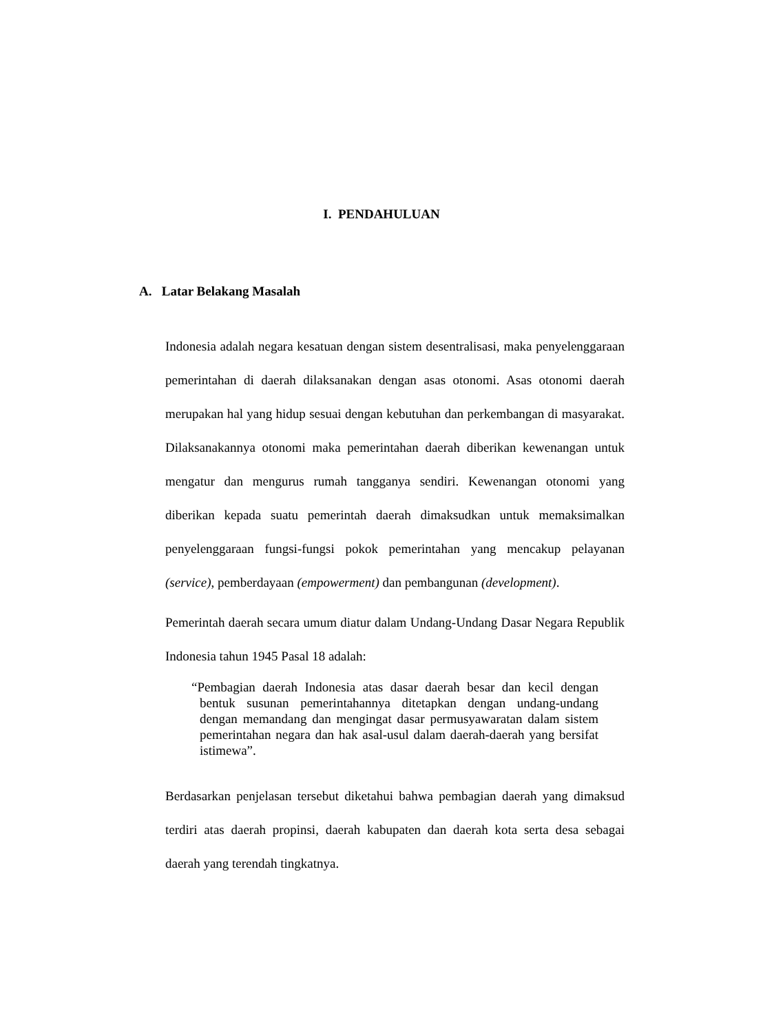I. PENDAHULUAN
A. Latar Belakang Masalah
Indonesia adalah negara kesatuan dengan sistem desentralisasi, maka penyelenggaraan pemerintahan di daerah dilaksanakan dengan asas otonomi. Asas otonomi daerah merupakan hal yang hidup sesuai dengan kebutuhan dan perkembangan di masyarakat. Dilaksanakannya otonomi maka pemerintahan daerah diberikan kewenangan untuk mengatur dan mengurus rumah tangganya sendiri. Kewenangan otonomi yang diberikan kepada suatu pemerintah daerah dimaksudkan untuk memaksimalkan penyelenggaraan fungsi-fungsi pokok pemerintahan yang mencakup pelayanan (service), pemberdayaan (empowerment) dan pembangunan (development).
Pemerintah daerah secara umum diatur dalam Undang-Undang Dasar Negara Republik Indonesia tahun 1945 Pasal 18 adalah:
“Pembagian daerah Indonesia atas dasar daerah besar dan kecil dengan bentuk susunan pemerintahannya ditetapkan dengan undang-undang dengan memandang dan mengingat dasar permusyawaratan dalam sistem pemerintahan negara dan hak asal-usul dalam daerah-daerah yang bersifat istimewa”.
Berdasarkan penjelasan tersebut diketahui bahwa pembagian daerah yang dimaksud terdiri atas daerah propinsi, daerah kabupaten dan daerah kota serta desa sebagai daerah yang terendah tingkatnya.